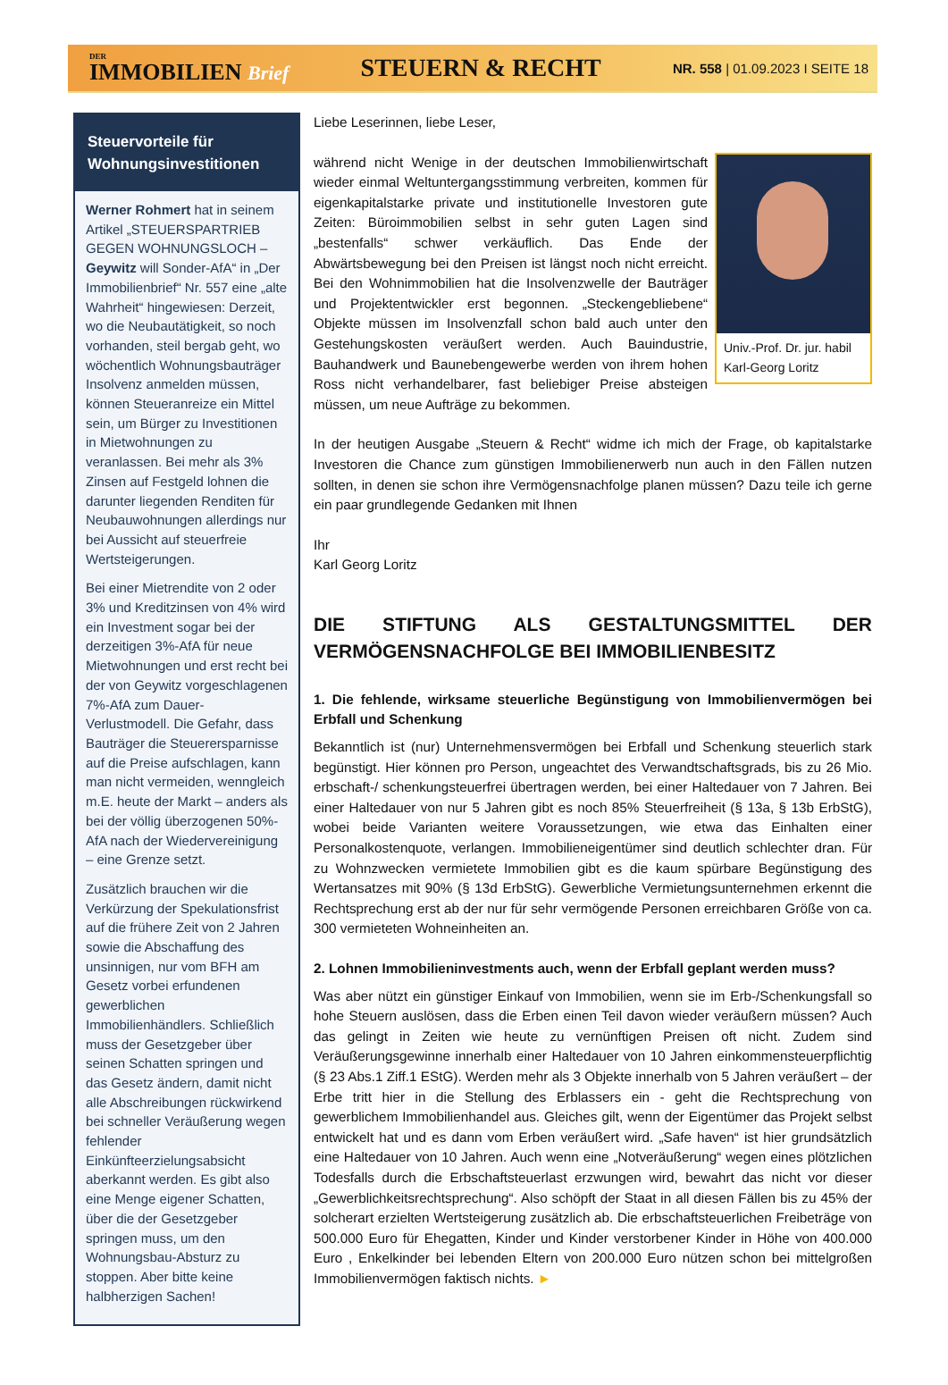DER
IMMOBILIEN Brief
STEUERN & RECHT
NR. 558 | 01.09.2023 I SEITE 18
Steuervorteile für Wohnungsinvestitionen
Werner Rohmert hat in seinem Artikel „STEUERSPARTRIEB GEGEN WOHNUNGSLOCH – Geywitz will Sonder-AfA“ in „Der Immobilienbrief“ Nr. 557 eine „alte Wahrheit“ hingewiesen: Derzeit, wo die Neubautätigkeit, so noch vorhanden, steil bergab geht, wo wöchentlich Wohnungsbauträger Insolvenz anmelden müssen, können Steueranreize ein Mittel sein, um Bürger zu Investitionen in Mietwohnungen zu veranlassen. Bei mehr als 3% Zinsen auf Festgeld lohnen die darunter liegenden Renditen für Neubauwohnungen allerdings nur bei Aussicht auf steuerfreie Wertsteigerungen.
Bei einer Mietrendite von 2 oder 3% und Kreditzinsen von 4% wird ein Investment sogar bei der derzeitigen 3%-AfA für neue Mietwohnungen und erst recht bei der von Geywitz vorgeschlagenen 7%-AfA zum Dauer-Verlustmodell. Die Gefahr, dass Bauträger die Steuerersparnisse auf die Preise aufschlagen, kann man nicht vermeiden, wenngleich m.E. heute der Markt – anders als bei der völlig überzogenen 50%-AfA nach der Wiedervereinigung – eine Grenze setzt.
Zusätzlich brauchen wir die Verkürzung der Spekulationsfrist auf die frühere Zeit von 2 Jahren sowie die Abschaffung des unsinnigen, nur vom BFH am Gesetz vorbei erfundenen gewerblichen Immobilienhändlers. Schließlich muss der Gesetzgeber über seinen Schatten springen und das Gesetz ändern, damit nicht alle Abschreibungen rückwirkend bei schneller Veräußerung wegen fehlender Einkünfteerzielungsabsicht aberkannt werden. Es gibt also eine Menge eigener Schatten, über die der Gesetzgeber springen muss, um den Wohnungsbau-Absturz zu stoppen. Aber bitte keine halbherzigen Sachen!
Liebe Leserinnen, liebe Leser,
Univ.-Prof. Dr. jur. habil Karl-Georg Loritz
während nicht Wenige in der deutschen Immobilienwirtschaft wieder einmal Weltuntergangsstimmung verbreiten, kommen für eigenkapitalstarke private und institutionelle Investoren gute Zeiten: Büroimmobilien selbst in sehr guten Lagen sind „bestenfalls“ schwer verkäuflich. Das Ende der Abwärtsbewegung bei den Preisen ist längst noch nicht erreicht. Bei den Wohnimmobilien hat die Insolvenzwelle der Bauträger und Projektentwickler erst begonnen. „Steckengebliebene“ Objekte müssen im Insolvenzfall schon bald auch unter den Gestehungskosten veräußert werden. Auch Bauindustrie, Bauhandwerk und Baunebengewerbe werden von ihrem hohen Ross nicht verhandelbarer, fast beliebiger Preise absteigen müssen, um neue Aufträge zu bekommen.
In der heutigen Ausgabe „Steuern & Recht“ widme ich mich der Frage, ob kapitalstarke Investoren die Chance zum günstigen Immobilienerwerb nun auch in den Fällen nutzen sollten, in denen sie schon ihre Vermögensnachfolge planen müssen? Dazu teile ich gerne ein paar grundlegende Gedanken mit Ihnen
Ihr
Karl Georg Loritz
DIE STIFTUNG ALS GESTALTUNGSMITTEL DER VERMÖGENSNACHFOLGE BEI IMMOBILIENBESITZ
1. Die fehlende, wirksame steuerliche Begünstigung von Immobilienvermögen bei Erbfall und Schenkung
Bekanntlich ist (nur) Unternehmensvermögen bei Erbfall und Schenkung steuerlich stark begünstigt. Hier können pro Person, ungeachtet des Verwandtschaftsgrads, bis zu 26 Mio. erbschaft-/ schenkungsteuerfrei übertragen werden, bei einer Haltedauer von 7 Jahren. Bei einer Haltedauer von nur 5 Jahren gibt es noch 85% Steuerfreiheit (§ 13a, § 13b ErbStG), wobei beide Varianten weitere Voraussetzungen, wie etwa das Einhalten einer Personalkostenquote, verlangen. Immobilieneigentümer sind deutlich schlechter dran. Für zu Wohnzwecken vermietete Immobilien gibt es die kaum spürbare Begünstigung des Wertansatzes mit 90% (§ 13d ErbStG). Gewerbliche Vermietungsunternehmen erkennt die Rechtsprechung erst ab der nur für sehr vermögende Personen erreichbaren Größe von ca. 300 vermieteten Wohneinheiten an.
2. Lohnen Immobilieninvestments auch, wenn der Erbfall geplant werden muss?
Was aber nützt ein günstiger Einkauf von Immobilien, wenn sie im Erb-/Schenkungsfall so hohe Steuern auslösen, dass die Erben einen Teil davon wieder veräußern müssen? Auch das gelingt in Zeiten wie heute zu vernünftigen Preisen oft nicht. Zudem sind Veräußerungsgewinne innerhalb einer Haltedauer von 10 Jahren einkommensteuerpflichtig (§ 23 Abs.1 Ziff.1 EStG). Werden mehr als 3 Objekte innerhalb von 5 Jahren veräußert – der Erbe tritt hier in die Stellung des Erblassers ein - geht die Rechtsprechung von gewerblichem Immobilienhandel aus. Gleiches gilt, wenn der Eigentümer das Projekt selbst entwickelt hat und es dann vom Erben veräußert wird. „Safe haven“ ist hier grundsätzlich eine Haltedauer von 10 Jahren. Auch wenn eine „Notveräußerung“ wegen eines plötzlichen Todesfalls durch die Erbschaftsteuerlast erzwungen wird, bewahrt das nicht vor dieser „Gewerblichkeitsrechtsprechung“. Also schöpft der Staat in all diesen Fällen bis zu 45% der solcherart erzielten Wertsteigerung zusätzlich ab. Die erbschaftsteuerlichen Freibeträge von 500.000 Euro für Ehegatten, Kinder und Kinder verstorbener Kinder in Höhe von 400.000 Euro , Enkelkinder bei lebenden Eltern von 200.000 Euro nützen schon bei mittelgroßen Immobilienvermögen faktisch nichts. ►